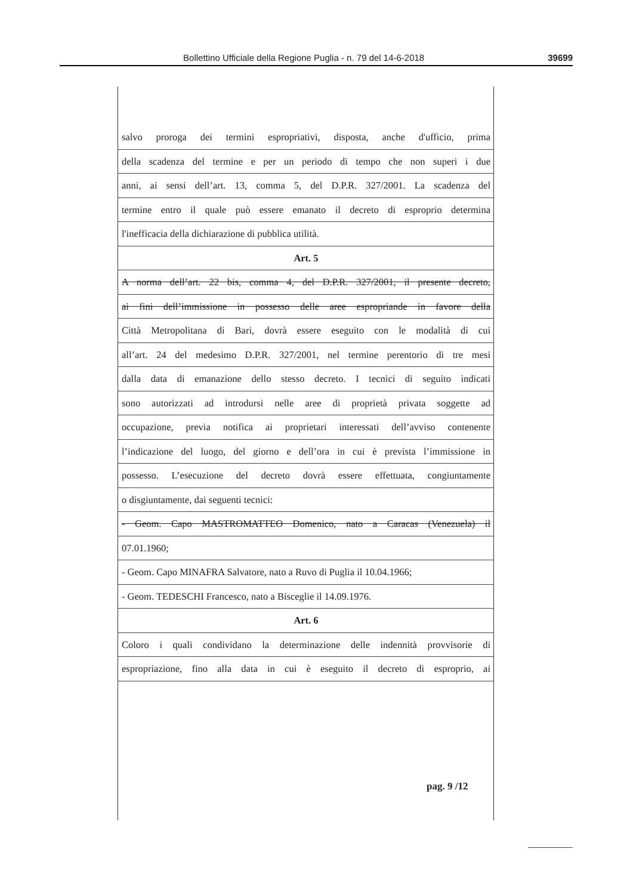Bollettino Ufficiale della Regione Puglia - n. 79 del 14-6-2018 39699
salvo proroga dei termini espropriativi, disposta, anche d'ufficio, prima
della scadenza del termine e per un periodo di tempo che non superi i due
anni, ai sensi dell’art. 13, comma 5, del D.P.R. 327/2001. La scadenza del
termine entro il quale può essere emanato il decreto di esproprio determina
l'inefficacia della dichiarazione di pubblica utilità.
Art. 5
A norma dell’art. 22 bis, comma 4, del D.P.R. 327/2001, il presente decreto,
ai fini dell’immissione in possesso delle aree espropriande in favore della
Città Metropolitana di Bari, dovrà essere eseguito con le modalità di cui
all’art. 24 del medesimo D.P.R. 327/2001, nel termine perentorio di tre mesi
dalla data di emanazione dello stesso decreto. I tecnici di seguito indicati
sono autorizzati ad introdursi nelle aree di proprietà privata soggette ad
occupazione, previa notifica ai proprietari interessati dell’avviso contenente
l’indicazione del luogo, del giorno e dell’ora in cui è prevista l’immissione in
possesso. L’esecuzione del decreto dovrà essere effettuata, congiuntamente
o disgiuntamente, dai seguenti tecnici:
- Geom. Capo MASTROMATTEO Domenico, nato a Caracas (Venezuela) il
07.01.1960;
- Geom. Capo MINAFRA Salvatore, nato a Ruvo di Puglia il 10.04.1966;
- Geom. TEDESCHI Francesco, nato a Bisceglie il 14.09.1976.
Art. 6
Coloro i quali condividano la determinazione delle indennità provvisorie di
espropriazione, fino alla data in cui è eseguito il decreto di esproprio, ai
pag. 9 /12